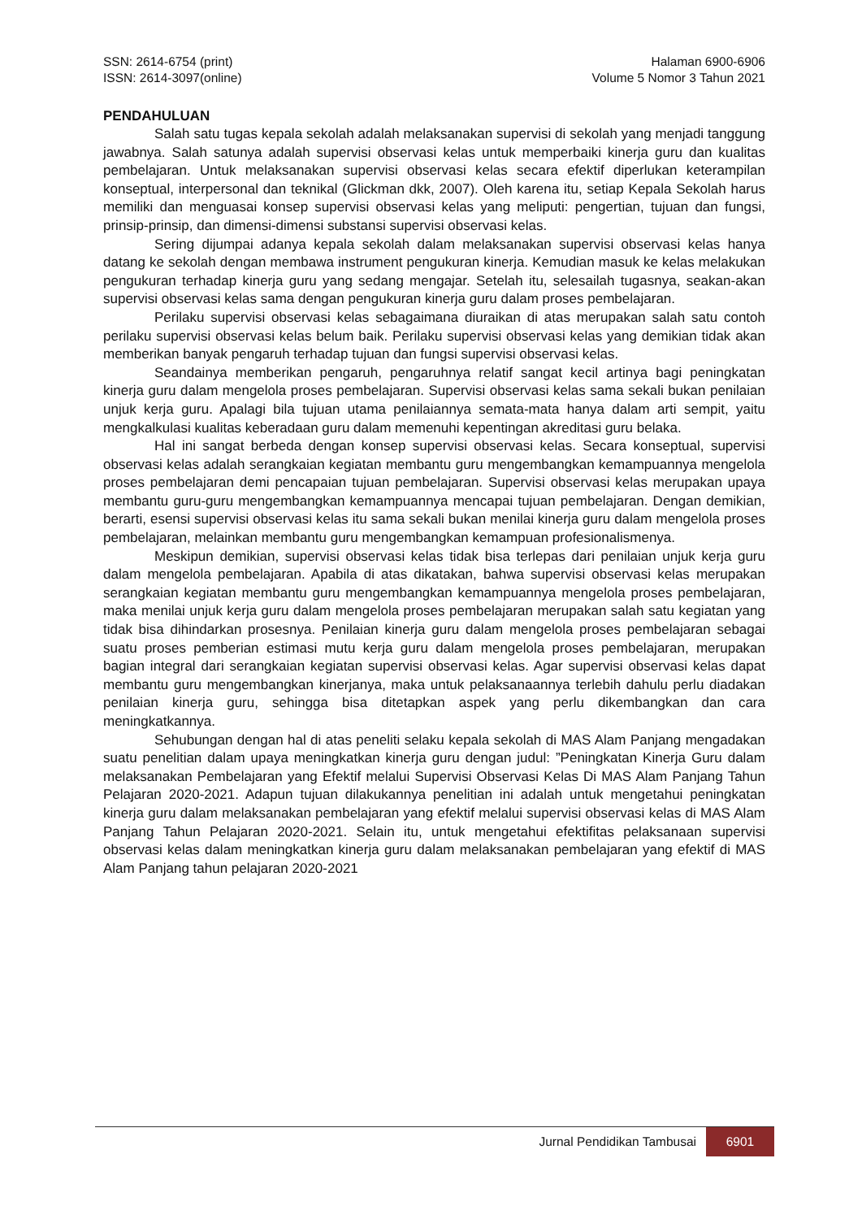SSN: 2614-6754 (print)
ISSN: 2614-3097(online)
Halaman 6900-6906
Volume 5 Nomor 3 Tahun 2021
PENDAHULUAN
Salah satu tugas kepala sekolah adalah melaksanakan supervisi di sekolah yang menjadi tanggung jawabnya. Salah satunya adalah supervisi observasi kelas untuk memperbaiki kinerja guru dan kualitas pembelajaran. Untuk melaksanakan supervisi observasi kelas secara efektif diperlukan keterampilan konseptual, interpersonal dan teknikal (Glickman dkk, 2007). Oleh karena itu, setiap Kepala Sekolah harus memiliki dan menguasai konsep supervisi observasi kelas yang meliputi: pengertian, tujuan dan fungsi, prinsip-prinsip, dan dimensi-dimensi substansi supervisi observasi kelas.
Sering dijumpai adanya kepala sekolah dalam melaksanakan supervisi observasi kelas hanya datang ke sekolah dengan membawa instrument pengukuran kinerja. Kemudian masuk ke kelas melakukan pengukuran terhadap kinerja guru yang sedang mengajar. Setelah itu, selesailah tugasnya, seakan-akan supervisi observasi kelas sama dengan pengukuran kinerja guru dalam proses pembelajaran.
Perilaku supervisi observasi kelas sebagaimana diuraikan di atas merupakan salah satu contoh perilaku supervisi observasi kelas belum baik. Perilaku supervisi observasi kelas yang demikian tidak akan memberikan banyak pengaruh terhadap tujuan dan fungsi supervisi observasi kelas.
Seandainya memberikan pengaruh, pengaruhnya relatif sangat kecil artinya bagi peningkatan kinerja guru dalam mengelola proses pembelajaran. Supervisi observasi kelas sama sekali bukan penilaian unjuk kerja guru. Apalagi bila tujuan utama penilaiannya semata-mata hanya dalam arti sempit, yaitu mengkalkulasi kualitas keberadaan guru dalam memenuhi kepentingan akreditasi guru belaka.
Hal ini sangat berbeda dengan konsep supervisi observasi kelas. Secara konseptual, supervisi observasi kelas adalah serangkaian kegiatan membantu guru mengembangkan kemampuannya mengelola proses pembelajaran demi pencapaian tujuan pembelajaran. Supervisi observasi kelas merupakan upaya membantu guru-guru mengembangkan kemampuannya mencapai tujuan pembelajaran. Dengan demikian, berarti, esensi supervisi observasi kelas itu sama sekali bukan menilai kinerja guru dalam mengelola proses pembelajaran, melainkan membantu guru mengembangkan kemampuan profesionalismenya.
Meskipun demikian, supervisi observasi kelas tidak bisa terlepas dari penilaian unjuk kerja guru dalam mengelola pembelajaran. Apabila di atas dikatakan, bahwa supervisi observasi kelas merupakan serangkaian kegiatan membantu guru mengembangkan kemampuannya mengelola proses pembelajaran, maka menilai unjuk kerja guru dalam mengelola proses pembelajaran merupakan salah satu kegiatan yang tidak bisa dihindarkan prosesnya. Penilaian kinerja guru dalam mengelola proses pembelajaran sebagai suatu proses pemberian estimasi mutu kerja guru dalam mengelola proses pembelajaran, merupakan bagian integral dari serangkaian kegiatan supervisi observasi kelas. Agar supervisi observasi kelas dapat membantu guru mengembangkan kinerjanya, maka untuk pelaksanaannya terlebih dahulu perlu diadakan penilaian kinerja guru, sehingga bisa ditetapkan aspek yang perlu dikembangkan dan cara meningkatkannya.
Sehubungan dengan hal di atas peneliti selaku kepala sekolah di MAS Alam Panjang mengadakan suatu penelitian dalam upaya meningkatkan kinerja guru dengan judul: ”Peningkatan Kinerja Guru dalam melaksanakan Pembelajaran yang Efektif melalui Supervisi Observasi Kelas Di MAS Alam Panjang Tahun Pelajaran 2020-2021. Adapun tujuan dilakukannya penelitian ini adalah untuk mengetahui peningkatan kinerja guru dalam melaksanakan pembelajaran yang efektif melalui supervisi observasi kelas di MAS Alam Panjang Tahun Pelajaran 2020-2021. Selain itu, untuk mengetahui efektifitas pelaksanaan supervisi observasi kelas dalam meningkatkan kinerja guru dalam melaksanakan pembelajaran yang efektif di MAS Alam Panjang tahun pelajaran 2020-2021
Jurnal Pendidikan Tambusai
6901